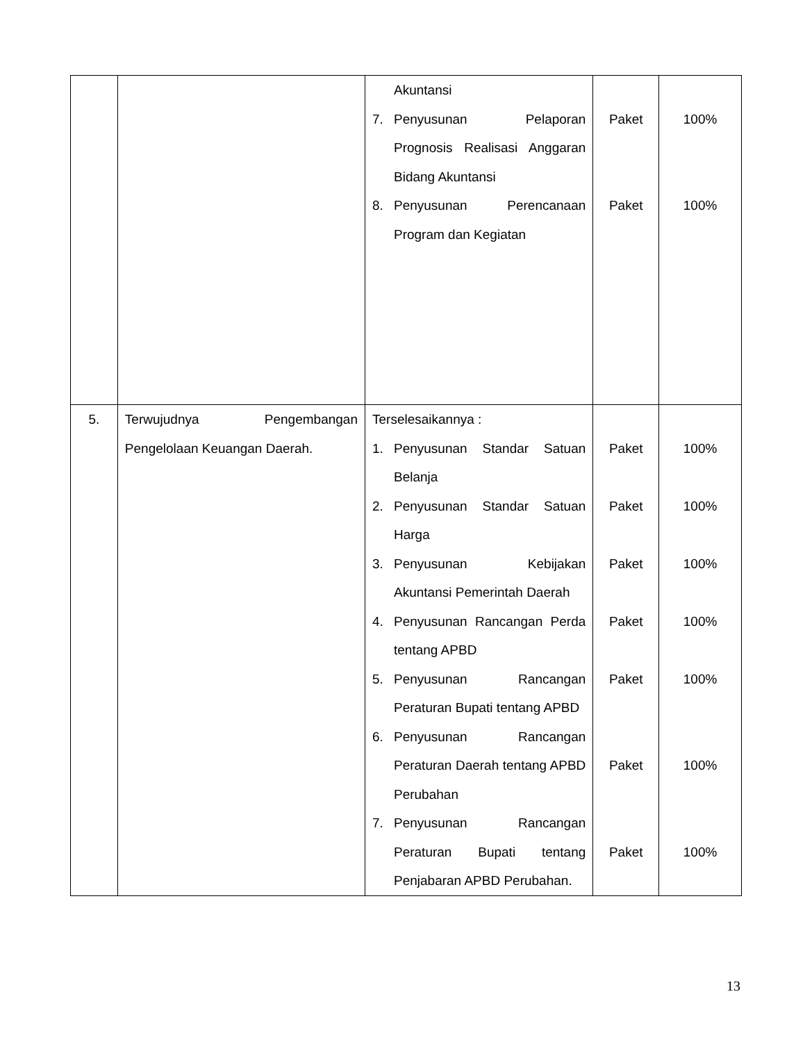| | | Akuntansi 7. Penyusunan Pelaporan Prognosis Realisasi Anggaran Bidang Akuntansi 8. Penyusunan Perencanaan Program dan Kegiatan | Paket Paket | 100% 100% |
| 5. | Terwujudnya Pengembangan Pengelolaan Keuangan Daerah. | Terselesaikannya : 1. Penyusunan Standar Satuan Belanja 2. Penyusunan Standar Satuan Harga 3. Penyusunan Kebijakan Akuntansi Pemerintah Daerah 4. Penyusunan Rancangan Perda tentang APBD 5. Penyusunan Rancangan Peraturan Bupati tentang APBD 6. Penyusunan Rancangan Peraturan Daerah tentang APBD Perubahan 7. Penyusunan Rancangan Peraturan Bupati tentang Penjabaran APBD Perubahan. | Paket Paket Paket Paket Paket Paket Paket | 100% 100% 100% 100% 100% 100% 100% |
13